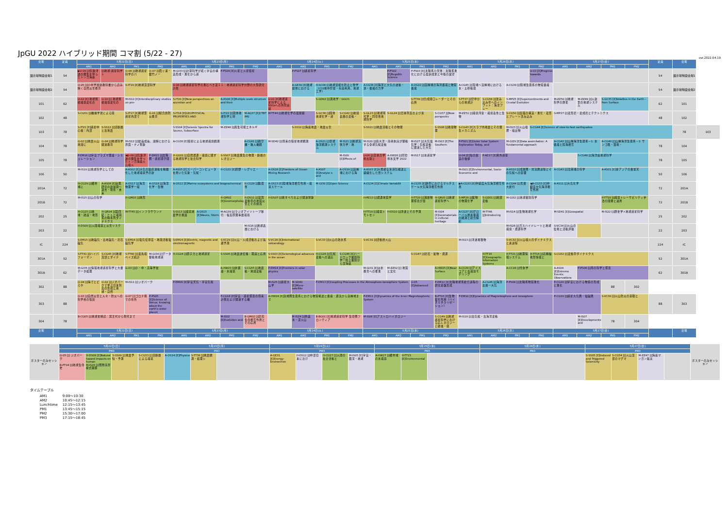JpGU 2022 ハイブリッド期間 コマ割 (5/22 - 27)
ver.2022.04.19
| 会場 | 定員 | 5月22日(日) | | | | 5月23日(月) | | | | 5月24日(火) | | | | 5月25日(水) | | | | 5月26日(木) | | | | 5月27日(金) | | | | 定員 | 会場 | |
| --- | --- | --- | --- | --- | --- | --- | --- | --- | --- | --- | --- | --- | --- | --- | --- | --- | --- | --- | --- | --- | --- | --- | --- | --- | --- | --- | --- | --- |
| | | AM1 | AM2 | PM1 | PM2 | AM1 | AM2 | PM1 | PM2 | AM1 | AM2 | PM1 | PM2 | AM1 | AM2 | PM1 | PM2 | AM1 | AM2 | PM1 | PM2 | AM1 | AM2 | PM1 | PM2 | | | |
| 展示場特設会場1 | 54 | ▶U-09 [J]気象津波の発生を伴ったトンガ海底 | [J]地球-惑星科学ト | O-06 [J]地球惑星科学のパ | O-07 [J]霞ヶ浦・鋸竹ノー | M-GI33 [J]計算科学が拓く宇宙の構造形成・進化から惑 | | P-PS04 [E]火星と火星衛星 | | | P-PS07 [J]惑星科学 | | | | P-PS02 [E]Regolith Science | P-PS03 [E]太陽系小天体：太陽系進化における最新成果と今後の展望 | | | | | U-03 [E]Progress towards | | | | | 54 | 展示場特設会場1 | |
| 展示場特設会場2 | 54 | O-05 [J]小中学校新教科書から読み解く自然災害教育 | | S-IT19 [E]地球深部科学 | | U-08 [J]地球惑星科学の進むべき道１１：地球惑星科学分野の大型研究計画 | | | | | A-GE30 [E]地球媒体における | H-SC06 [J]地球温暖化防止と牧学（CO2地中貯留・有効利用、地球工学） | | A-CG36 [E]海洋と大気の波動・渦・循環の力学 | | A-OS22 [J]沿岸域の海洋循環と物質循環 | | A-CG45 [J]陸域～沿岸域における水・土砂動態 | | A-CG39 [J]陸域生態系の物質循環 | | | | | | 54 | 展示場特設会場2 | |
| 101 | 62 | U-02 [E] 地球規模環境変化の | U-10 [J] 地球規模環境変化の | M-IS10 [E]Interdisciplinary studies on pre- | | S-IT20 [E]New perspectives on accretion and | | A-AS08 [E]Multiple scale structure and their | | U-01 [E]地球惑星科学による SDGsへの共同貢献 | | S-GD02 [J]測地学・GGOS | | | | S-TT39 [J]合成開口レーダーとその応用 | | S-TT37 [J]空中からの地球計 | S-CG56 [J]沈み込み帯へのインプット：海洋プレー | S-MP25 [E]Supercontinents and Crustal Evolution | | M-ZZ50 [J]地球科学の歴史 | M-ZZ49 [J]人新世の地球システム | S-GC35 [E]Volatiles in the Earth - from Surface | | 62 | 101 | |
| 102 | 48 | S-CG51 [J]機械学習による固 | | S-IT17 [E]地球型惑星内部で | G-01 [J]総合的防災教育 | S-IT18 [E]GEOPHYSICAL PROPERTIES AND | | S-IT22 [J]固体地球科学と材 | M-AG37 [E]CTBT IMS | M-TT44 [J]地球化学の最前線 | | S-GC36 [J]固体地球化学・惑 | S-CG42 [J]地殻表層の変動・ | S-GL23 [J]地球年代学・同位体地球科学 | S-GL24 [J]日本列島および東 | | S-CG57 [J]New perspectiv | M-ZZ51 [J]環境汚染・環境毒性と生物 | | S-CG50 [J]島弧の構造・進化・変形とプレート沈み込み | | S-MP27 [J]変形岩・変成岩とテクトニクス | | | | 48 | 102 | |
| 103 | 78 | S-IT21 [E]惑星中心核：内部 | S-SS12 [J]活断層と古地震 | | | S-SS04 [E]Seismic Spectra for Source, Subsurface | | M-ZZ48 [J]再生可能エネルギ | | | S-SS10 [J]海底地震・地震災害 | | | S-SS11 [J]地震活動とその物理 | | | S-SS08 [J]地殻物理 | S-CG43 [E]スラブ内地震とその発生メカニズム | | M-IS23 [J]火山噴煙・噴出物 | S-CG44 [E]Science of slow-to-fast earthquakes | | | | | | 78 | 103 |
| 104 | 78 | G-02 [J]地震火山地殻に | G-04 [J]地球科学関連教育 | M-IS12 [J]結晶成長、溶解における界面・ナノ現象 | | A-CG38 [E]衛星による地球環境観測 | | | A-CG41 [J]航空機・無人機観 | M-SD42 [J]将来の衛星地球観測 | | A-OS21 [J]全球海洋観測システム | M-IS21 [J]地球流体力学：地 | M-IS20 [J]南大洋・南極氷床が駆動する全球気候変動 | | M-IS27 [J]大気電気学：気候変動に関連した大気 | M-IS03 [E]The Southern | P-PS01 [E]Outer Solar System Exploration Today, and | | M-GI29 [E]Data assimilation: A fundamental approach | | A-CG42 [J]山岸海洋生態系－1. 水循環と陸海相互 | | A-CG40 [J]山岸海洋生態系－2. サンゴ礁・藻場・ | | 78 | 104 | |
| 105 | 78 | P-EM16 [J]宇宙プラズマ理論・シミュレーション | | ◀U-09 [J]気象津波の発生を伴ったトンガ海底火山噴火 | P-EM15 [J]太陽圏・惑星間空間 | H-GG01 [J]自然資源・環境に関する地球科学と社会科学 | | S-SS07 [J]地震発生の物理・断層のレオロジー | | | | | M-IS09 [E]Effects of | U-06 [J]日本の学術出版と | A-HW26 [J]同位体水文学 2022 | M-IS17 [J]水惑星学 | | U-04 [E]知の創造の価値 | P-AE17 [E]系外惑星 | | | | S-CG48 [J]海洋底地球科学 | | | 78 | 105 | |
| 106 | 50 | M-IS19 [J]地球科学としての | | A-AS02 [E]大気の鉛直運動を精緻化した地球環境予の新 | | A-AS05 [E]スーパーコンピュータを用いた気象・気候・ | | H-CG22 [E]原野・レグリエ・ | | A-OS16 [E]Frontiers of Ocean Mixing Research | | A-AS07 [E]Analyse s and | A-OS19 [J]沿岸域における海 | A-AS03 [E]大規模な水蒸気輸送と組織化した雲システム | | | | M-IS01 [E]Environmental, Socio-Economic and | | A-AS10 [J]成層圏・対流圏過程とその気候への影響 | | A-CG43 [J]北極域の科学 | | A-AS01 [E]東アジアの異常天 | | 50 | 106 | |
| 201A | 72 | H-CG29 [J]都市域に | A-AS06 [E]台風研究の新展開～過去・現在・未来 | A-OS17 [J]海洋物理学一般 | A-OS18 [J]海洋化学・生物 | A-OS12 [E]Marine ecosystems and biogeochemical | | | H-CG28 [J]脆弱性 | A-OS13 [E]陸域海洋相互作用－環境スケール | | M-GI30 [E]Open Science | | A-CG34 [E]Climate Variabilit | | A-CG35 [E]熱帯におけるマルチスケール大気海洋相互作用 | | ▶A-CG33 [E]中緯度大気海洋相互作用 | | A-CG44 [J]黒潮大蛇行 | ◀A-CG33 [E]中緯度大気海洋相互作用 | A-AS11 [J]大気化学 | | | | 72 | 201A | |
| 201B | 72 | M-IS15 [J]山の科学 | | H-GM03 [J]地形 | | | | H-GM02 [E]Geomorphology | H-DS11 [J]湿潤変動帯の地質災害とその前兆 | H-DS07 [J]地すべりおよび関連現象 | | | | H-RE13 [J]資源地質学 | | H-TT20 [J]浅層物理探査が目 | H-QR05 [J]地球惑星科学へ | S-MP26 [J]鉱物の物理化学 | S-GD01 [J]地殻変動 | M-GI32 [J]地球掘削科学 | | | | H-TT18 [J]環境トレーサビリティ手法の開発と適用 | | 72 | 201B | |
| 202 | 25 | H-CG25 [J]地域・建設・地形 | H-QR04 [J]第四紀：ヒトと環境系の時系列ダイナミクス | M-TT45 [J]インフラサウンド | | S-SS13 [J]環境地震学の進展 | A-OS15 [E]Waves, Storm | M-AG39 [J]ラジオアイソトープ移行：福島原発事故環境 | | | | | | H-TT19 [J]環境トモトセン | H-DS10 [J]津波とその予測 | | M-IS04 [E]Geomaterials in cultural heritage | A-CG37 [E]グローバル炭素循環の観測と統合解析 | M-TT46 [J]Introducing | M-IS14 [J]生物地球化学 | | M-SD41 [E]Geospatial | | M-IS22 [J]歴史学×地球惑星科学 | | 25 | 202 | |
| 203 | 22 | H-DS09 [J]人間環境と災害リスク | | | | | | | M-IS16 [J]地球表層における | | | | | | | | | | | M-IS26 [J]ガスハイドレートと地球環境・資源科学 | | S-VC34 [J]火山の監視と活動評価 | | | | 22 | 203 | |
| IC | 224 | S-EM15 [J]地磁気・古地磁気・岩石磁気 | | S-EM16 [J]電気伝導度・地殻活動電磁気学 | | S-EM14 [E]Electric, magnetic and electromagnetic | | S-VC29 [J]火山・火成活動および長期予測 | | S-VC28 [E]International volcanology | | S-VC33 [J]火山の熱水系 | | S-VC31 [J]活動的火山 | | | | M-IS13 [J]津波堆積物 | | S-VC32 [J]火山噴火のダイナミクスと素過程 | | | | | | 224 | IC | |
| 301A | 52 | S-TT41 [J]ハイパフォーマン | S-CG45 [E]地球深部とダイナ | S-TT40 [J]最先端ベイズ統計 | M-GI34 [J]データ駆動地球惑 | H-CG24 [J]原子力と地球惑星 | | S-SS06 [J]地震波伝播：理論と応用 | | S-SS03 [E]Seismological advances in the ocean | | H-CG26 [J]気候変動への適応 | S-CG46 [E]ハードロック掘削科学一陸上掘削から深海底 | | | S-CG47 [J]岩石・鉱物・資源 | | | H-TT16 [E]Geographic Information Systems | H-TT21 [J]地理情報システム | H-TT14 [J]高精細地形情報と | S-CG52 [J]変動帯ダイナミクス | | | | 52 | 301A | |
| 301B | 62 | M-GI35 [J]情報地球惑星科学と大量データ処理 | | G-03 [J]小・中・高等学校 | | | | A-HW23 [J]水循環・水環境 | S-CG55 [J]地震動・地殻変動 | P-EM14 [E]Frontiers in solar physics | | | | M-GI31 [E]淡水教育への推進 | M-ZZ52 [J] 地質と文化 | | A-HW25 [E]Near Surface | A-CC29 [J]アイスコアと古環境モデリング | | A-CC28 [J]雪氷学 | | A-AS04 [E]Extreme Events: Observations | P-PS06 [J]月の科学と探査 | | | 62 | 301B | |
| 302 | 88 | O-04 [J]海でとどろや | O-02 [J]ジオパークで学ぶ日本列島の形成と地球・自然 | M-IS11 [J]ジオパーク | | P-EM09 [E]宇宙天気・宇宙気候 | | | | M-IS25 [J]惑星大山学 | M-SD40 [E]Micro-satellite | P-EM13 [E]Coupling Processes in the Atmosphere-Ionosphere System | | | | U-05 [E]Advanced | P-EM12 [E]太陽地球系結合過程の研究基盤形成 | | A-CG46 [J]海洋表層一大気 | P-PS08 [J]太陽系物質進化 | | P-CG20 [J]宇宙における物質の形成と進化 | | 88 | 302 | | | |
| 303 | 88 | O-03 [J]自然災害と人々・防災への科学者の役割 | | U-07 [J]ゴロナ禍での在外 | P-PS05 [E]Science of Venus: knowing about the earth's sister planet | | | P-CG18 [E]宇宙・惑星探査の将来計画および関連する機 | | A-HW24 [E]流域圏生態系における物質輸送と循環：源流から沿岸域まで | | | | P-EM11 [E]Dynamics of the Inner Magnetospheric System | | | B-PT03 [E]生物鉱化作用（バイオミネラリゼーション） | P-EM10 [E]Dynamics of Magnetosphere and Ionosphere | | | | P-CG19 [J]惑星大気圏・電磁圏 | | S-VC30 [J]火山防災の基礎と | | 88 | 303 | |
| 304 | 78 | B-CG05 [J]地球史解読：冥王代から現代まで | | | | | | M-IS02 [E]Evolution and | B-GM02 [J]岩石生命相互作用とその応用 | | M-IS24 [J]市議水・泥火山 | B-BG01 [E]地球惑星科学 生命圏フロンティア | | M-IS06 [E]アストロバイオロジー | | | S-CG49 [J]地球惑星科学における応レオロジーと破壊・摩 | M-IS18 [J]古気候・古海洋変動 | | | | | M-IS07 [E]Developments and | 78 | 304 | | | |
| 会場 | | 5月22日(日) | | | | 5月23日(月) | | | | 5月24日(火) | | | | 5月25日(水) | | | | 5月26日(木) | | | | 5月27日(金) | | | | | 会場 | |
| | | AM1 | AM2 | PM1 | PM2 | AM1 | AM2 | PM1 | PM2 | AM1 | AM2 | PM1 | PM2 | AM1 | AM2 | PM1 | PM2 | AM1 | AM2 | PM1 | PM2 | AM1 | AM2 | PM1 | PM2 | | | |
| ポスターのみセッション | 5月22日(日) | | | | 5月23日(月) | | | 5月24日(火) | | | | 5月25日(水) | | | 5月26日(木) | 5月27日(金) | | | | ポスターのみセッション |
| | PM3 | | | | PM3 | | | PM3 | | | | PM3 | | | PM3 | PM3 | | | | |
| | G-05 [J] ジオパーク B-PT04 [J]地球生命史 | H-DS08 [E]Natural hazard impacts on human M-IS28 [J]国際南界横式園脈 | S-SS09 [J]地震予知・予測 | S-CG53 [J]活断層による環境 | A-OS14 [E]Physica | S-TT38 [J]地震観測・処理シ | | A-GE31 [E]Energy-Environmen | H-DS12 [J]中部日本におけ | H-CG27 [J]人間の社会活動と | M-IS05 [E]宇宙・銀河・地球 | A-HW27 [J]都市域の水環境 | H-TT15 [E]Environmental | | | S-SS05 [E]Induced and Triggered Seismicity | S-CG54 [J]火山深部のマグマ | M-ZZ47 [J]海底マンガン鉱床 | | |
タイムテーブル
| AM1 | 9:00～10:30 |
| AM2 | 10:45～12:15 |
| Lunchtime | 12:15～13:45 |
| PM1 | 13:45～15:15 |
| PM2 | 15:30～17:00 |
| PM3 | 17:15～18:45 |